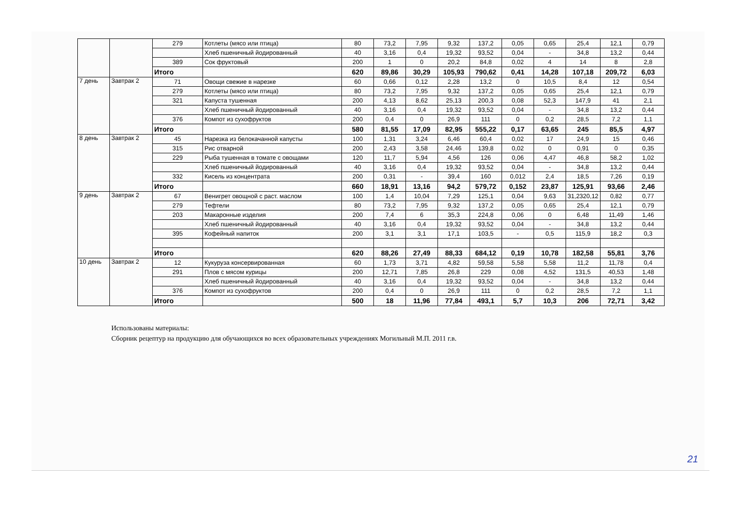| | | 279 | Котлеты (мясо или птица) | 80 | 73,2 | 7,95 | 9,32 | 137,2 | 0,05 | 0,65 | 25,4 | 12,1 | 0,79 |
| | | | Хлеб пшеничный йодированный | 40 | 3,16 | 0,4 | 19,32 | 93,52 | 0,04 | - | 34,8 | 13,2 | 0,44 |
| | | 389 | Сок фруктовый | 200 | 1 | 0 | 20,2 | 84,8 | 0,02 | 4 | 14 | 8 | 2,8 |
| | | Итого | | 620 | 89,86 | 30,29 | 105,93 | 790,62 | 0,41 | 14,28 | 107,18 | 209,72 | 6,03 |
| 7 день | Завтрак 2 | 71 | Овощи свежие в нарезке | 60 | 0,66 | 0,12 | 2,28 | 13,2 | 0 | 10,5 | 8,4 | 12 | 0,54 |
| | | 279 | Котлеты (мясо или птица) | 80 | 73,2 | 7,95 | 9,32 | 137,2 | 0,05 | 0,65 | 25,4 | 12,1 | 0,79 |
| | | 321 | Капуста тушенная | 200 | 4,13 | 8,62 | 25,13 | 200,3 | 0,08 | 52,3 | 147,9 | 41 | 2,1 |
| | | | Хлеб пшеничный йодированный | 40 | 3,16 | 0,4 | 19,32 | 93,52 | 0,04 | - | 34,8 | 13,2 | 0,44 |
| | | 376 | Компот из сухофруктов | 200 | 0,4 | 0 | 26,9 | 111 | 0 | 0,2 | 28,5 | 7,2 | 1,1 |
| | | Итого | | 580 | 81,55 | 17,09 | 82,95 | 555,22 | 0,17 | 63,65 | 245 | 85,5 | 4,97 |
| 8 день | Завтрак 2 | 45 | Нарезка из белокачанной капусты | 100 | 1,31 | 3,24 | 6,46 | 60,4 | 0,02 | 17 | 24,9 | 15 | 0,46 |
| | | 315 | Рис отварной | 200 | 2,43 | 3,58 | 24,46 | 139,8 | 0,02 | 0 | 0,91 | 0 | 0,35 |
| | | 229 | Рыба тушенная в томате с овощами | 120 | 11,7 | 5,94 | 4,56 | 126 | 0,06 | 4,47 | 46,8 | 58,2 | 1,02 |
| | | | Хлеб пшеничный йодированный | 40 | 3,16 | 0,4 | 19,32 | 93,52 | 0,04 | - | 34,8 | 13,2 | 0,44 |
| | | 332 | Кисель из концентрата | 200 | 0,31 | - | 39,4 | 160 | 0,012 | 2,4 | 18,5 | 7,26 | 0,19 |
| | | Итого | | 660 | 18,91 | 13,16 | 94,2 | 579,72 | 0,152 | 23,87 | 125,91 | 93,66 | 2,46 |
| 9 день | Завтрак 2 | 67 | Венигрет овощной с раст. маслом | 100 | 1,4 | 10,04 | 7,29 | 125,1 | 0,04 | 9,63 | 31,2320,12 | 0,82 | 0,77 |
| | | 279 | Тефтели | 80 | 73,2 | 7,95 | 9,32 | 137,2 | 0,05 | 0,65 | 25,4 | 12,1 | 0,79 |
| | | 203 | Макаронные изделия | 200 | 7,4 | 6 | 35,3 | 224,8 | 0,06 | 0 | 6,48 | 11,49 | 1,46 |
| | | | Хлеб пшеничный йодированный | 40 | 3,16 | 0,4 | 19,32 | 93,52 | 0,04 | - | 34,8 | 13,2 | 0,44 |
| | | 395 | Кофейный напиток | 200 | 3,1 | 3,1 | 17,1 | 103,5 | - | 0,5 | 115,9 | 18,2 | 0,3 |
| | | Итого | | 620 | 88,26 | 27,49 | 88,33 | 684,12 | 0,19 | 10,78 | 182,58 | 55,81 | 3,76 |
| 10 день | Завтрак 2 | 12 | Кукуруза консервированная | 60 | 1,73 | 3,71 | 4,82 | 59,58 | 5,58 | 5,58 | 11,2 | 11,78 | 0,4 |
| | | 291 | Плов с мясом курицы | 200 | 12,71 | 7,85 | 26,8 | 229 | 0,08 | 4,52 | 131,5 | 40,53 | 1,48 |
| | | | Хлеб пшеничный йодированный | 40 | 3,16 | 0,4 | 19,32 | 93,52 | 0,04 | - | 34,8 | 13,2 | 0,44 |
| | | 376 | Компот из сухофруктов | 200 | 0,4 | 0 | 26,9 | 111 | 0 | 0,2 | 28,5 | 7,2 | 1,1 |
| | | Итого | | 500 | 18 | 11,96 | 77,84 | 493,1 | 5,7 | 10,3 | 206 | 72,71 | 3,42 |
Использованы материалы:
Сборник рецептур на продукцию для обучающихся во всех образовательных учреждениях Могильный М.П. 2011 г.в.
21